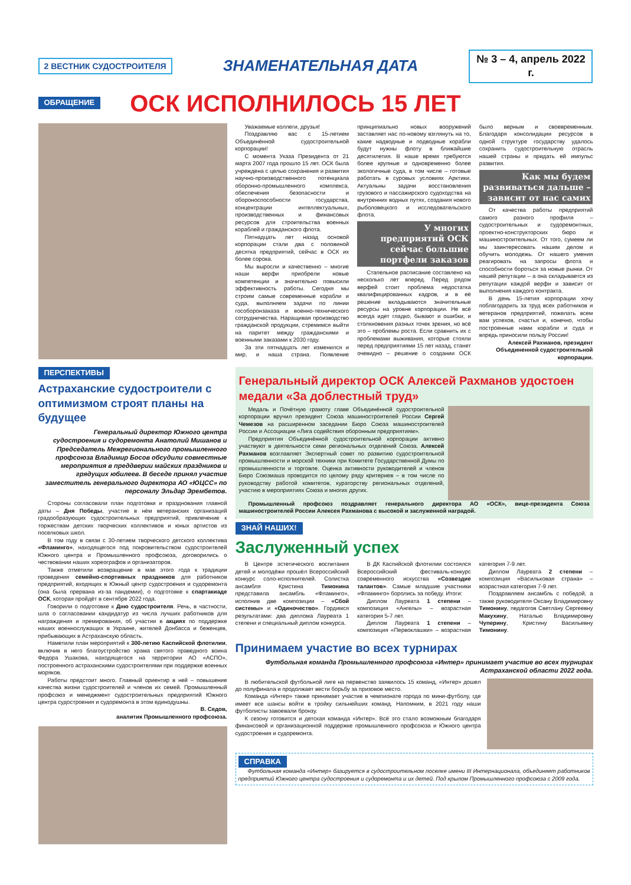2 ВЕСТНИК СУДОСТРОИТЕЛЯ
ЗНАМЕНАТЕЛЬНАЯ ДАТА
№ 3 – 4, апрель 2022 г.
ОБРАЩЕНИЕ ОСК ИСПОЛНИЛОСЬ 15 ЛЕТ
Уважаемые коллеги, друзья!
Поздравляю вас с 15-летием Объединённой судостроительной корпорации!
С момента Указа Президента от 21 марта 2007 года прошло 15 лет. ОСК была учреждена с целью сохранения и развития научно-производственного потенциала оборонно-промышленного комплекса, обеспечения безопасности и обороноспособности государства, концентрации интеллектуальных, производственных и финансовых ресурсов для строительства военных кораблей и гражданского флота.
Пятнадцать лет назад основой корпорации стали два с половиной десятка предприятий, сейчас в ОСК их более сорока.
Мы выросли и качественно – многие наши верфи приобрели новые компетенции и значительно повысили эффективность работы. Сегодня мы строим самые современные корабли и суда, выполняем задачи по линии гособоронзаказа и военно-технического сотрудничества. Наращивая производство гражданской продукции, стремимся выйти на паритет между гражданскими и военными заказами к 2030 году.
За эти пятнадцать лет изменился и мир, и наша страна. Появление принципиально новых вооружений заставляет нас по-новому взглянуть на то, какие надводные и подводные корабли будут нужны флоту в ближайшие десятилетия. В наше время требуются более крупные и одновременно более экологичные суда, в том числе – готовые работать в суровых условиях Арктики. Актуальны задачи восстановления грузового и пассажирского судоходства на внутренних водных путях, создания нового рыболовецкого и исследовательского флота.
У многих предприятий ОСК сейчас большие портфели заказов
Стапельное расписание составлено на несколько лет вперед. Перед рядом верфей стоит проблема недостатка квалифицированных кадров, и в её решение вкладываются значительные ресурсы на уровне корпорации. Не всё всегда идет гладко, бывают и ошибки, и столкновения разных точек зрения, но всё это – проблемы роста. Если сравнить их с проблемами выживания, которые стояли перед предприятиями 15 лет назад, станет очевидно – решение о создании ОСК было верным и своевременным. Благодаря консолидации ресурсов в одной структуре государству удалось сохранить судостроительную отрасль нашей страны и придать ей импульс развития.
Как мы будем развиваться дальше – зависит от нас самих
От качества работы предприятий самого разного профиля – судостроительных и судоремонтных, проектно-конструкторских бюро и машиностроительных. От того, сумеем ли мы заинтересовать нашим делом и обучить молодежь. От нашего умения реагировать на запросы флота и способности бороться за новые рынки. От нашей репутации – а она складывается из репутации каждой верфи и зависит от выполнения каждого контракта.
В день 15-летия корпорации хочу поблагодарить за труд всех работников и ветеранов предприятий, пожелать всем вам успехов, счастья и, конечно, чтобы построенные нами корабли и суда и впредь приносили пользу России!
Алексей Рахманов, президент Объединенной судостроительной корпорации.
ПЕРСПЕКТИВЫ
Астраханские судостроители с оптимизмом строят планы на будущее
Генеральный директор Южного центра судостроения и судоремонта Анатолий Мишанов и Председатель Межрегионального промышленного профсоюза Владимир Босов обсудили совместные мероприятия в преддверии майских праздников и грядущих юбилеев. В беседе принял участие заместитель генерального директора АО «ЮЦСС» по персоналу Эльдар Эрембетов.
Стороны согласовали план подготовки и празднования главной даты – Дня Победы, участие в нём ветеранских организаций градообразующих судостроительных предприятий, привлечение к торжествам детских творческих коллективов и юных артистов из поселковых школ.
В том году в связи с 30-летием творческого детского коллектива «Фламинго», находящегося под покровительством судостроителей Южного центра и Промышленного профсоюза, договорились о чествовании наших хореографов и организаторов.
Также отметили возвращение в мае этого года к традиции проведения семейно-спортивных праздников для работников предприятий, входящих в Южный центр судостроения и судоремонта (она была прервана из-за пандемии), о подготовке к спартакиаде ОСК, которая пройдёт в сентябре 2022 года.
Говорили о подготовке к Дню судостроителя. Речь, в частности, шла о согласовании кандидатур из числа лучших работников для награждения и премирования, об участии в акциях по поддержке наших военнослужащих в Украине, жителей Донбасса и беженцев, прибывающих в Астраханскую область.
Наметили план мероприятий к 300-летию Каспийской флотилии, включив в него благоустройство храма святого праведного воина Федора Ушакова, находящегося на территории АО «АСПО», построенного астраханскими судостроителями при поддержке военных моряков.
Работы предстоит много. Главный ориентир в ней – повышение качества жизни судостроителей и членов их семей. Промышленный профсоюз и менеджмент судостроительных предприятий Южного центра судостроения и судоремонта в этом единодушны.
В. Седов,
аналитик Промышленного профсоюза.
Генеральный директор ОСК Алексей Рахманов удостоен медали «За доблестный труд»
Медаль и Почётную грамоту главе Объединённой судостроительной корпорации вручил президент Союза машиностроителей России Сергей Чемезов на расширенном заседании Бюро Союза машиностроителей России и Ассоциации «Лига содействия оборонным предприятиям».
Предприятия Объединённой судостроительной корпорации активно участвуют в деятельности семи региональных отделений Союза. Алексей Рахманов возглавляет Экспертный совет по развитию судостроительной промышленности и морской техники при Комитете Государственной Думы по промышленности и торговле. Оценка активности руководителей и членов Бюро Союзмаша проводится по целому ряду критериев – в том числе по руководству работой комитетов, кураторству региональных отделений, участию в мероприятиях Союза и многих других.
Промышленный профсоюз поздравляет генерального директора АО «ОСК», вице-президента Союза машиностроителей России Алексея Рахманова с высокой и заслуженной наградой.
ЗНАЙ НАШИХ!
Заслуженный успех
В Центре эстетического воспитания детей и молодёжи прошёл Всероссийский конкурс соло-исполнителей. Солистка ансамбля Кристина Тимонина представила ансамбль «Фламинго», исполнив две композиции – «Сбой системы» и «Одиночество». Гордимся результатами: два диплома Лауреата 1 степени и специальный диплом конкурса.
В ДК Каспийской флотилии состоялся Всероссийский фестиваль-конкурс современного искусства «Созвездие талантов». Самые младшие участники «Фламинго» боролись за победу. Итоги:
Диплом Лауреата 1 степени – композиция «Ангелы» – возрастная категория 5-7 лет.
Диплом Лауреата 1 степени – композиция «Первоклашки» – возрастная категория 7-9 лет.
Диплом Лауреата 2 степени – композиция «Васильковая страна» – возрастная категория 7-9 лет.
Поздравляем ансамбль с победой, а также руководителя Оксану Владимировну Тимонину, педагогов Светлану Сергеевну Макухину, Наталью Владимировну Чуперину, Кристину Васильевну Тимонину.
Принимаем участие во всех турнирах
Футбольная команда Промышленного профсоюза «Интер» принимает участие во всех турнирах Астраханской области 2022 года.
В любительской футбольной лиге на первенство заявилось 15 команд, «Интер» дошел до полуфинала и продолжает вести борьбу за призовое место.
Команда «Интер» также принимает участие в чемпионате города по мини-футболу, где имеет все шансы войти в тройку сильнейших команд. Напомним, в 2021 году наши футболисты завоевали бронзу.
К сезону готовится и детская команда «Интер». Всё это стало возможным благодаря финансовой и организационной поддержке промышленного профсоюза и Южного центра судостроения и судоремонта.
СПРАВКА
Футбольная команда «Интер» базируется в судостроительном поселке имени III Интернационала, объединяет работников предприятий Южного центра судостроения и судоремонта и их детей. Под крылом Промышленного профсоюза с 2009 года.